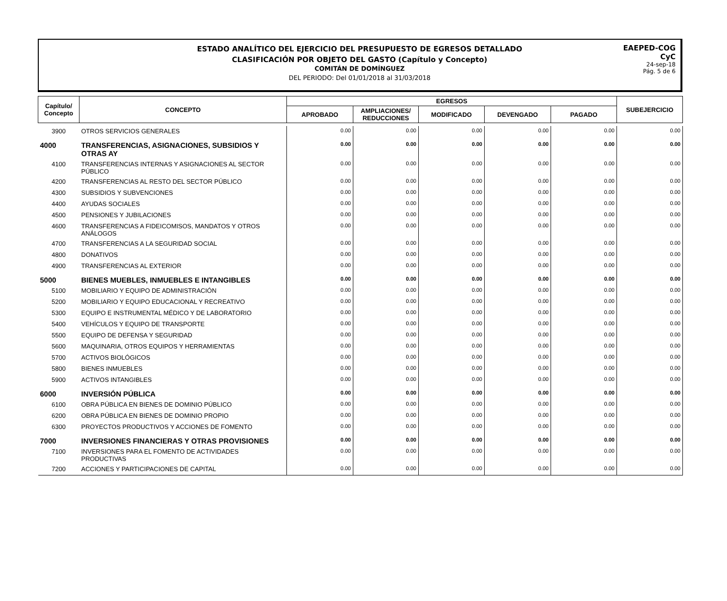ESTADO ANALÍTICO DEL EJERCICIO DEL PRESUPUESTO DE EGRESOS DETALLADO
CLASIFICACIÓN POR OBJETO DEL GASTO (Capítulo y Concepto)
COMITÁN DE DOMÍNGUEZ
DEL PERIODO: Del 01/01/2018 al 31/03/2018
EAEPED-COG
CyC
24-sep-18
Pág. 5 de 6
| Capítulo/ Concepto | CONCEPTO | EGRESOS | | | | | SUBEJERCICIO |
| --- | --- | --- | --- | --- | --- | --- | --- |
| | | APROBADO | AMPLIACIONES/ REDUCCIONES | MODIFICADO | DEVENGADO | PAGADO | |
| 3900 | OTROS SERVICIOS GENERALES | 0.00 | 0.00 | 0.00 | 0.00 | 0.00 | 0.00 |
| 4000 | TRANSFERENCIAS, ASIGNACIONES, SUBSIDIOS Y OTRAS AY | 0.00 | 0.00 | 0.00 | 0.00 | 0.00 | 0.00 |
| 4100 | TRANSFERENCIAS INTERNAS Y ASIGNACIONES AL SECTOR PÚBLICO | 0.00 | 0.00 | 0.00 | 0.00 | 0.00 | 0.00 |
| 4200 | TRANSFERENCIAS AL RESTO DEL SECTOR PÚBLICO | 0.00 | 0.00 | 0.00 | 0.00 | 0.00 | 0.00 |
| 4300 | SUBSIDIOS Y SUBVENCIONES | 0.00 | 0.00 | 0.00 | 0.00 | 0.00 | 0.00 |
| 4400 | AYUDAS SOCIALES | 0.00 | 0.00 | 0.00 | 0.00 | 0.00 | 0.00 |
| 4500 | PENSIONES Y JUBILACIONES | 0.00 | 0.00 | 0.00 | 0.00 | 0.00 | 0.00 |
| 4600 | TRANSFERENCIAS A FIDEICOMISOS, MANDATOS Y OTROS ANÁLOGOS | 0.00 | 0.00 | 0.00 | 0.00 | 0.00 | 0.00 |
| 4700 | TRANSFERENCIAS A LA SEGURIDAD SOCIAL | 0.00 | 0.00 | 0.00 | 0.00 | 0.00 | 0.00 |
| 4800 | DONATIVOS | 0.00 | 0.00 | 0.00 | 0.00 | 0.00 | 0.00 |
| 4900 | TRANSFERENCIAS AL EXTERIOR | 0.00 | 0.00 | 0.00 | 0.00 | 0.00 | 0.00 |
| 5000 | BIENES MUEBLES, INMUEBLES E INTANGIBLES | 0.00 | 0.00 | 0.00 | 0.00 | 0.00 | 0.00 |
| 5100 | MOBILIARIO Y EQUIPO DE ADMINISTRACIÓN | 0.00 | 0.00 | 0.00 | 0.00 | 0.00 | 0.00 |
| 5200 | MOBILIARIO Y EQUIPO EDUCACIONAL Y RECREATIVO | 0.00 | 0.00 | 0.00 | 0.00 | 0.00 | 0.00 |
| 5300 | EQUIPO E INSTRUMENTAL MÉDICO Y DE LABORATORIO | 0.00 | 0.00 | 0.00 | 0.00 | 0.00 | 0.00 |
| 5400 | VEHÍCULOS Y EQUIPO DE TRANSPORTE | 0.00 | 0.00 | 0.00 | 0.00 | 0.00 | 0.00 |
| 5500 | EQUIPO DE DEFENSA Y SEGURIDAD | 0.00 | 0.00 | 0.00 | 0.00 | 0.00 | 0.00 |
| 5600 | MAQUINARIA, OTROS EQUIPOS Y HERRAMIENTAS | 0.00 | 0.00 | 0.00 | 0.00 | 0.00 | 0.00 |
| 5700 | ACTIVOS BIOLÓGICOS | 0.00 | 0.00 | 0.00 | 0.00 | 0.00 | 0.00 |
| 5800 | BIENES INMUEBLES | 0.00 | 0.00 | 0.00 | 0.00 | 0.00 | 0.00 |
| 5900 | ACTIVOS INTANGIBLES | 0.00 | 0.00 | 0.00 | 0.00 | 0.00 | 0.00 |
| 6000 | INVERSIÓN PÚBLICA | 0.00 | 0.00 | 0.00 | 0.00 | 0.00 | 0.00 |
| 6100 | OBRA PÚBLICA EN BIENES DE DOMINIO PÚBLICO | 0.00 | 0.00 | 0.00 | 0.00 | 0.00 | 0.00 |
| 6200 | OBRA PÚBLICA EN BIENES DE DOMINIO PROPIO | 0.00 | 0.00 | 0.00 | 0.00 | 0.00 | 0.00 |
| 6300 | PROYECTOS PRODUCTIVOS Y ACCIONES DE FOMENTO | 0.00 | 0.00 | 0.00 | 0.00 | 0.00 | 0.00 |
| 7000 | INVERSIONES FINANCIERAS Y OTRAS PROVISIONES | 0.00 | 0.00 | 0.00 | 0.00 | 0.00 | 0.00 |
| 7100 | INVERSIONES PARA EL FOMENTO DE ACTIVIDADES PRODUCTIVAS | 0.00 | 0.00 | 0.00 | 0.00 | 0.00 | 0.00 |
| 7200 | ACCIONES Y PARTICIPACIONES DE CAPITAL | 0.00 | 0.00 | 0.00 | 0.00 | 0.00 | 0.00 |